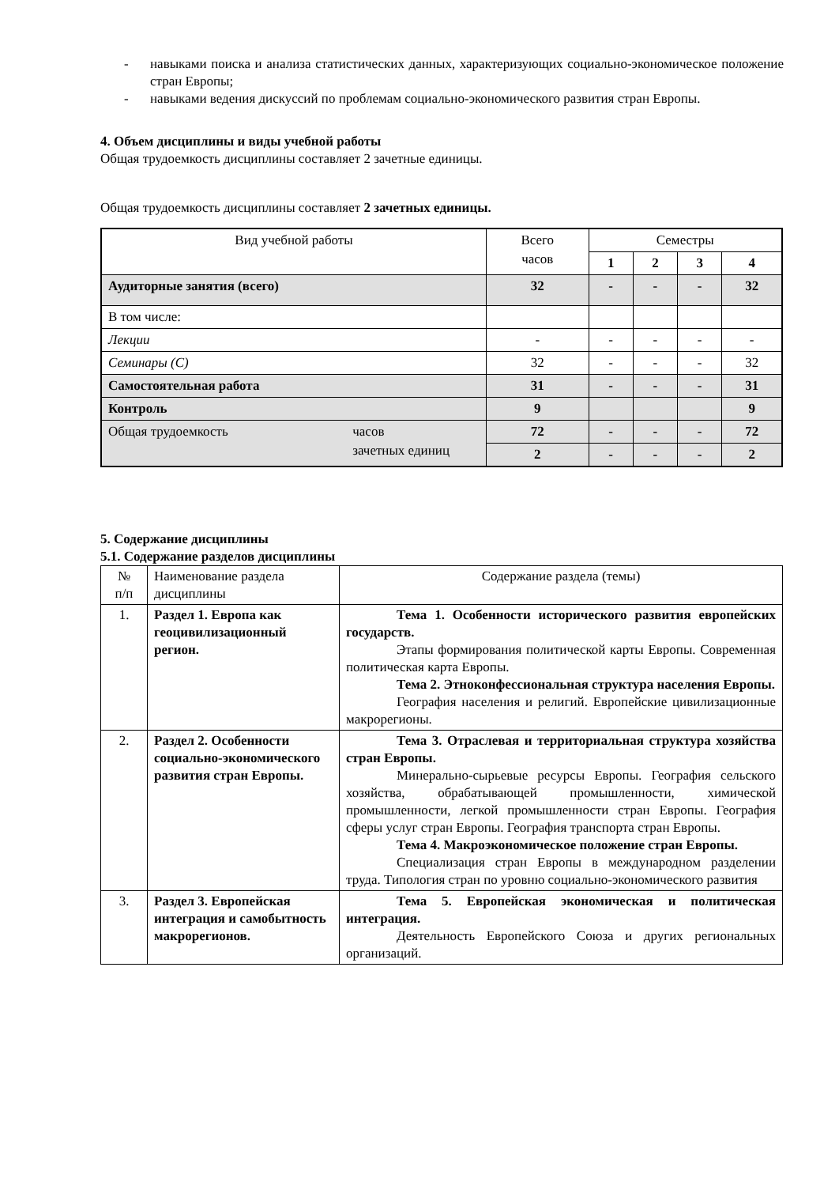- навыками поиска и анализа статистических данных, характеризующих социально-экономическое положение стран Европы;
- навыками ведения дискуссий по проблемам социально-экономического развития стран Европы.
4. Объем дисциплины и виды учебной работы
Общая трудоемкость дисциплины составляет 2 зачетные единицы.
Общая трудоемкость дисциплины составляет 2 зачетных единицы.
| Вид учебной работы | Всего часов | Семестры | | | |
| --- | --- | --- | --- | --- | --- |
| | | 1 | 2 | 3 | 4 |
| Аудиторные занятия (всего) | 32 | - | - | - | 32 |
| В том числе: | | | | | |
| Лекции | - | - | - | - | - |
| Семинары (С) | 32 | - | - | - | 32 |
| Самостоятельная работа | 31 | - | - | - | 31 |
| Контроль | 9 | | | | 9 |
| Общая трудоемкость часов зачетных единиц | 72 | - | - | - | 72 |
| | 2 | - | - | - | 2 |
5. Содержание дисциплины
5.1. Содержание разделов дисциплины
| № п/п | Наименование раздела дисциплины | Содержание раздела (темы) |
| 1. | Раздел 1. Европа как геоцивилизационный регион. | Тема 1. Особенности исторического развития европейских государств. Этапы формирования политической карты Европы. Современная политическая карта Европы. Тема 2. Этноконфессиональная структура населения Европы. География населения и религий. Европейские цивилизационные макрорегионы. |
| 2. | Раздел 2. Особенности социально-экономического развития стран Европы. | Тема 3. Отраслевая и территориальная структура хозяйства стран Европы. Минерально-сырьевые ресурсы Европы. География сельского хозяйства, обрабатывающей промышленности, химической промышленности, легкой промышленности стран Европы. География сферы услуг стран Европы. География транспорта стран Европы. Тема 4. Макроэкономическое положение стран Европы. Специализация стран Европы в международном разделении труда. Типология стран по уровню социально-экономического развития |
| 3. | Раздел 3. Европейская интеграция и самобытность макрорегионов. | Тема 5. Европейская экономическая и политическая интеграция. Деятельность Европейского Союза и других региональных организаций. |